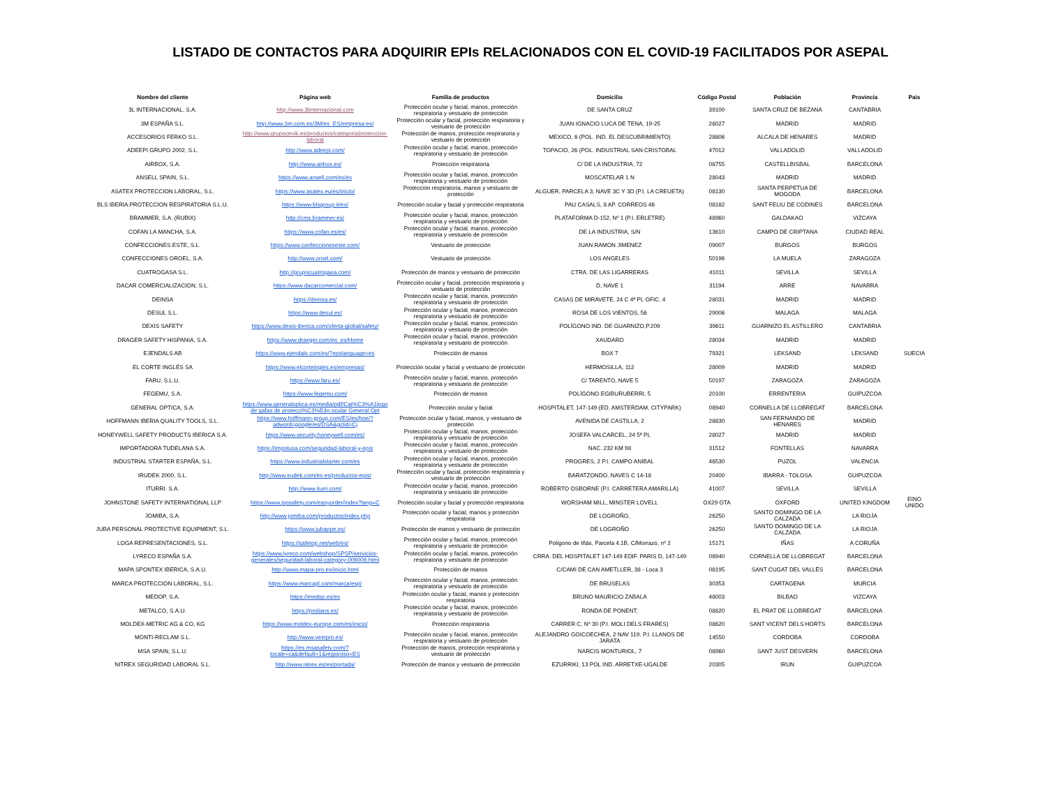LISTADO DE CONTACTOS PARA ADQUIRIR EPIs RELACIONADOS CON EL COVID-19 FACILITADOS POR ASEPAL
| Nombre del cliente | Página web | Familia de productos | Domicilio | Código Postal | Población | Provincia | Pais |
| --- | --- | --- | --- | --- | --- | --- | --- |
| 3L INTERNACIONAL, S.A. | http://www.3linternacional.com | Protección ocular y facial, manos, protección respiratoria y vestuario de protección | DE SANTA CRUZ | 39100 | SANTA CRUZ DE BEZANA | CANTABRIA | |
| 3M ESPAÑA S.L. | http://www.3m.com.es/3M/es_ES/empresa-es/ | Protección ocular y facial, protección respiratoria y vestuario de protección | JUAN IGNACIO LUCA DE TENA, 19-25 | 28027 | MADRID | MADRID | |
| ACCESORIOS FERKO S.L. | http://www.grupocevik.es/productos/categoria/proteccion-laboral | Protección de manos, protección respiratoria y vestuario de protección | MEXICO, 6 (POL. IND. EL DESCUBRIMIENTO) | 28806 | ALCALA DE HENARES | MADRID | |
| ADEEPI GRUPO 2002, S.L. | http://www.adeepi.com/ | Protección ocular y facial, manos, protección respiratoria y vestuario de protección | TOPACIO, 26 (POL. INDUSTRIAL SAN CRISTOBAL | 47012 | VALLADOLID | VALLADOLID | |
| AIRBOX, S.A. | http://www.airbox.es/ | Protección respiratoria | C/ DE LA INDUSTRIA, 72 | 08755 | CASTELLBISBAL | BARCELONA | |
| ANSELL SPAIN, S.L. | https://www.ansell.com/es/es | Protección ocular y facial, manos, protección respiratoria y vestuario de protección | MOSCATELAR 1 N | 28043 | MADRID | MADRID | |
| ASATEX PROTECCION LABORAL, S.L. | https://www.asatex.eu/es/inicio/ | Protección respiratoria, manos y vestuario de protección | ALGUER, PARCELA 3, NAVE 3C Y 3D (P.I. LA CREUETA) | 08130 | SANTA PERPETUA DE MOGODA | BARCELONA | |
| BLS IBERIA PROTECCION RESPIRATORIA S.L.U. | https://www.blsgroup.it/es/ | Protección ocular y facial y protección respiratoria | PAU CASALS, 8 AP. CORREOS 46 | 08182 | SANT FELIU DE CODINES | BARCELONA | |
| BRAMMER, S.A. (RUBIX) | http://cms.brammer.es/ | Protección ocular y facial, manos, protección respiratoria y vestuario de protección | PLATAFORMA D-152, Nº 1 (P.I. ERLETRE) | 48960 | GALDAKAO | VIZCAYA | |
| COFAN LA MANCHA, S.A. | https://www.cofan.es/es/ | Protección ocular y facial, manos, protección respiratoria y vestuario de protección | DE LA INDUSTRIA, S/N | 13610 | CAMPO DE CRIPTANA | CIUDAD REAL | |
| CONFECCIONES ESTE, S.L. | https://www.confeccioneseste.com/ | Vestuario de protección | JUAN RAMON JIMENEZ | 09007 | BURGOS | BURGOS | |
| CONFECCIONES OROEL, S.A. | http://www.oroel.com/ | Vestuario de protección | LOS ANGELES | 50196 | LA MUELA | ZARAGOZA | |
| CUATROGASA S.L. | http://grupocuatrogasa.com/ | Protección de manos y vestuario de protección | CTRA. DE LAS LIGARRERAS | 41011 | SEVILLA | SEVILLA | |
| DACAR COMERCIALIZACION, S.L. | https://www.dacarcomercial.com/ | Protección ocular y facial, protección respiratoria y vestuario de protección | D, NAVE 1 | 31194 | ARRE | NAVARRA | |
| DEINSA | https://deinsa.es/ | Protección ocular y facial, manos, protección respiratoria y vestuario de protección | CASAS DE MIRAVETE, 24 C 4ª PL OFIC. 4 | 28031 | MADRID | MADRID | |
| DESUL S.L. | https://www.desul.es/ | Protección ocular y facial, manos, protección respiratoria y vestuario de protección | ROSA DE LOS VIENTOS, 56 | 29006 | MALAGA | MALAGA | |
| DEXIS SAFETY | https://www.dexis-iberica.com/oferta-global/safety/ | Protección ocular y facial, manos, protección respiratoria y vestuario de protección | POLÍGONO IND. DE GUARNIZO,P.209 | 39611 | GUARNIZO EL ASTILLERO | CANTABRIA | |
| DRAGER SAFETY HISPANIA, S.A. | https://www.draeger.com/es_es/Home | Protección ocular y facial, manos, protección respiratoria y vestuario de protección | XAUDARO | 28034 | MADRID | MADRID | |
| EJENDALS AB | https://www.ejendals.com/es/?epslanguage=es | Protección de manos | BOX 7 | 79321 | LEKSAND | LEKSAND | SUECIA |
| EL CORTE INGLÉS SA | https://www.elcorteingles.es/empresas/ | Protección ocular y facial y vestuario de protección | HERMOSILLA, 112 | 28009 | MADRID | MADRID | |
| FARU, S.L.U. | https://www.faru.es/ | Protección ocular y facial, manos, protección respiratoria y vestuario de protección | C/ TARENTO, NAVE 5 | 50197 | ZARAGOZA | ZARAGOZA | |
| FEGEMU, S.A. | https://www.fegemu.com/ | Protección de manos | POLÍGONO EGIBURUBERRI, 5 | 20100 | ERRENTERIA | GUIPUZCOA | |
| GENERAL OPTICA, S.A. | https://www.generaloptica.es/media/pdf/Cat%C3%A1logo de gafas de protecci%C3%B3n ocular General Opt | Protección ocular y facial | HOSPITALET, 147-149 (ED. AMSTERDAM, CITYPARK) | 08940 | CORNELLA DE LLOBREGAT | BARCELONA | |
| HOFFMANN IBERIA QUALITY TOOLS, S.L. | https://www.hoffmann-group.com/ES/es/hoe/?adword=google/es/DSA&gclid=Cj | Protección ocular y facial, manos, y vestuario de protección | AVENIDA DE CASTILLA, 2 | 28830 | SAN FERNANDO DE HENARES | MADRID | |
| HONEYWELL SAFETY PRODUCTS IBERICA S.A. | https://www.security.honeywell.com/es/ | Protección ocular y facial, manos, protección respiratoria y vestuario de protección | JOSEFA VALCARCEL, 24 5ª PL | 28027 | MADRID | MADRID | |
| IMPORTADORA TUDELANA S.A. | https://impotusa.com/seguridad-laboral-y-epis | Protección ocular y facial, manos, protección respiratoria y vestuario de protección | NAC. 232 KM 98 | 31512 | FONTELLAS | NAVARRA | |
| INDUSTRIAL STARTER ESPAÑA, S.L. | https://www.industrialstarter.com/es | Protección ocular y facial, manos, protección respiratoria y vestuario de protección | PROGRES, 2 P.I. CAMPO ANIBAL | 46530 | PUZOL | VALENCIA | |
| IRUDEK 2000, S.L. | http://www.irudek.com/es-es/productos-epis/ | Protección ocular y facial, protección respiratoria y vestuario de protección | BARATZONDO, NAVES C 14-18 | 20400 | IBARRA - TOLOSA | GUIPUZCOA | |
| ITURRI. S.A. | http://www.iturri.com/ | Protección ocular y facial, manos, protección respiratoria y vestuario de protección | ROBERTO OSBORNE (P.I. CARRETERA AMARILLA) | 41007 | SEVILLA | SEVILLA | |
| JOHNSTONE SAFETY INTERNATIONAL LLP | https://www.jspsafety.com/easyorder/index?lang=C | Protección ocular y facial y protección respiratoria | WORSHAM MILL, MINSTER LOVELL | OX29 OTA | OXFORD | UNITED KINGDOM | EINO UNIDO |
| JOMIBA, S.A. | http://www.jomiba.com/productos/index.php | Protección ocular y facial, manos y protección respiratoria | DE LOGROÑO, | 26250 | SANTO DOMINGO DE LA CALZADA | LA RIOJA | |
| JUBA PERSONAL PROTECTIVE EQUIPMENT, S.L. | https://www.jubappe.es/ | Protección de manos y vestuario de protección | DE LOGROÑO | 26250 | SANTO DOMINGO DE LA CALZADA | LA RIOJA | |
| LOGA REPRESENTACIONES, S.L. | https://safetop.net/web/es/ | Protección ocular y facial, manos, protección respiratoria y vestuario de protección | Polígono de Iñás, Parcela 4.1B, C/Morrazo, nº 2 | 15171 | IÑAS | A CORUÑA | |
| LYRECO ESPAÑA S.A. | https://www.lyreco.com/webshop/SPSP/servicios-generales/seguridad-laboral-category-006006.html | Protección ocular y facial, manos, protección respiratoria y vestuario de protección | CRRA. DEL HOSPITALET 147-149 EDIF. PARIS D, 147-149 | 08940 | CORNELLA DE LLOBREGAT | BARCELONA | |
| MAPA SPONTEX IBERICA, S.A.U. | http://www.mapa-pro.es/inicio.html | Protección de manos | C/CAMI DE CAN AMETLLER, 38 - Loca 3 | 08195 | SANT CUGAT DEL VALLÈS | BARCELONA | |
| MARCA PROTECCION LABORAL, S.L. | https://www.marcapl.com/marca/esp/ | Protección ocular y facial, manos, protección respiratoria y vestuario de protección | DE BRUSELAS | 30353 | CARTAGENA | MURCIA | |
| MEDOP, S.A. | https://medop.es/es | Protección ocular y facial, manos y protección respiratoria | BRUNO MAURICIO ZABALA | 48003 | BILBAO | VIZCAYA | |
| METALCO, S.A.U. | https://prolians.es/ | Protección ocular y facial, manos, protección respiratoria y vestuario de protección | RONDA DE PONENT, | 08820 | EL PRAT DE LLOBREGAT | BARCELONA | |
| MOLDEX-METRIC AG & CO, KG | https://www.moldex-europe.com/es/inicio/ | Protección respiratoria | CARRER C, Nº 30 (P.I. MOLI DELS FRARES) | 08620 | SANT VICENT DELS HORTS | BARCELONA | |
| MONTI-RECLAM S.L. | http://www.veinpro.es/ | Protección ocular y facial, manos, protección respiratoria y vestuario de protección | ALEJANDRO GOICOECHEA, 2 NAV 119. P.I. LLANOS DE JARATA | 14550 | CORDOBA | CORDOBA | |
| MSA SPAIN, S.L.U. | https://es.msasafety.com/?locale=ca&default=1&regionIso=ES | Protección de manos, protección respiratoria y vestuario de protección | NARCIS MONTURIOL, 7 | 08960 | SANT JUST DESVERN | BARCELONA | |
| NITREX SEGURIDAD LABORAL S.L. | http://www.nitrex.es/es/portada/ | Protección de manos y vestuario de protección | EZURRIKI, 13 POL IND. ARRETXE-UGALDE | 20305 | IRUN | GUIPUZCOA | |